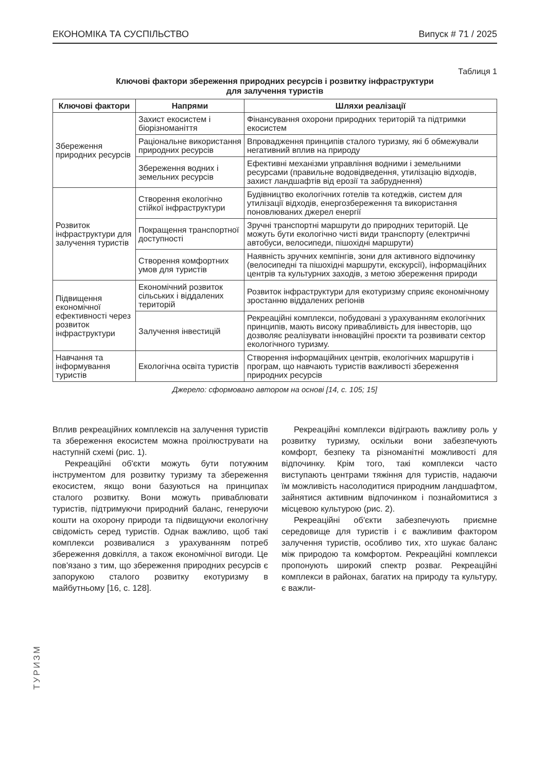ЕКОНОМІКА ТА СУСПІЛЬСТВО Випуск # 71 / 2025
Таблиця 1
Ключові фактори збереження природних ресурсів і розвитку інфраструктури
для залучення туристів
| Ключові фактори | Напрями | Шляхи реалізації |
| --- | --- | --- |
| Збереження природних ресурсів | Захист екосистем і біорізноманіття | Фінансування охорони природних територій та підтримки екосистем |
| | Раціональне використання природних ресурсів | Впровадження принципів сталого туризму, які б обмежували негативний вплив на природу |
| | Збереження водних і земельних ресурсів | Ефективні механізми управління водними і земельними ресурсами (правильне водовідведення, утилізацію відходів, захист ландшафтів від ерозії та забруднення) |
| Розвиток інфраструктури для залучення туристів | Створення екологічно стійкої інфраструктури | Будівництво екологічних готелів та котеджів, систем для утилізації відходів, енергозбереження та використання поновлюваних джерел енергії |
| | Покращення транспортної доступності | Зручні транспортні маршрути до природних територій. Це можуть бути екологічно чисті види транспорту (електричні автобуси, велосипеди, пішохідні маршрути) |
| | Створення комфортних умов для туристів | Наявність зручних кемпінгів, зони для активного відпочинку (велосипедні та пішохідні маршрути, екскурсії), інформаційних центрів та культурних заходів, з метою збереження природи |
| Підвищення економічної ефективності через розвиток інфраструктури | Економічний розвиток сільських і віддалених територій | Розвиток інфраструктури для екотуризму сприяє економічному зростанню віддалених регіонів |
| | Залучення інвестицій | Рекреаційні комплекси, побудовані з урахуванням екологічних принципів, мають високу привабливість для інвесторів, що дозволяє реалізувати інноваційні проєкти та розвивати сектор екологічного туризму. |
| Навчання та інформування туристів | Екологічна освіта туристів | Створення інформаційних центрів, екологічних маршрутів і програм, що навчають туристів важливості збереження природних ресурсів |
Джерело: сформовано автором на основі [14, с. 105; 15]
Вплив рекреаційних комплексів на залучення туристів та збереження екосистем можна проілюструвати на наступній схемі (рис. 1).
Рекреаційні об'єкти можуть бути потужним інструментом для розвитку туризму та збереження екосистем, якщо вони базуються на принципах сталого розвитку. Вони можуть приваблювати туристів, підтримуючи природний баланс, генеруючи кошти на охорону природи та підвищуючи екологічну свідомість серед туристів. Однак важливо, щоб такі комплекси розвивалися з урахуванням потреб збереження довкілля, а також економічної вигоди. Це пов'язано з тим, що збереження природних ресурсів є запорукою сталого розвитку екотуризму в майбутньому [16, с. 128].
Рекреаційні комплекси відіграють важливу роль у розвитку туризму, оскільки вони забезпечують комфорт, безпеку та різноманітні можливості для відпочинку. Крім того, такі комплекси часто виступають центрами тяжіння для туристів, надаючи їм можливість насолодитися природним ландшафтом, зайнятися активним відпочинком і познайомитися з місцевою культурою (рис. 2).
Рекреаційні об'єкти забезпечують приємне середовище для туристів і є важливим фактором залучення туристів, особливо тих, хто шукає баланс між природою та комфортом. Рекреаційні комплекси пропонують широкий спектр розваг. Рекреаційні комплекси в районах, багатих на природу та культуру, є важли-
ТУРИЗМ